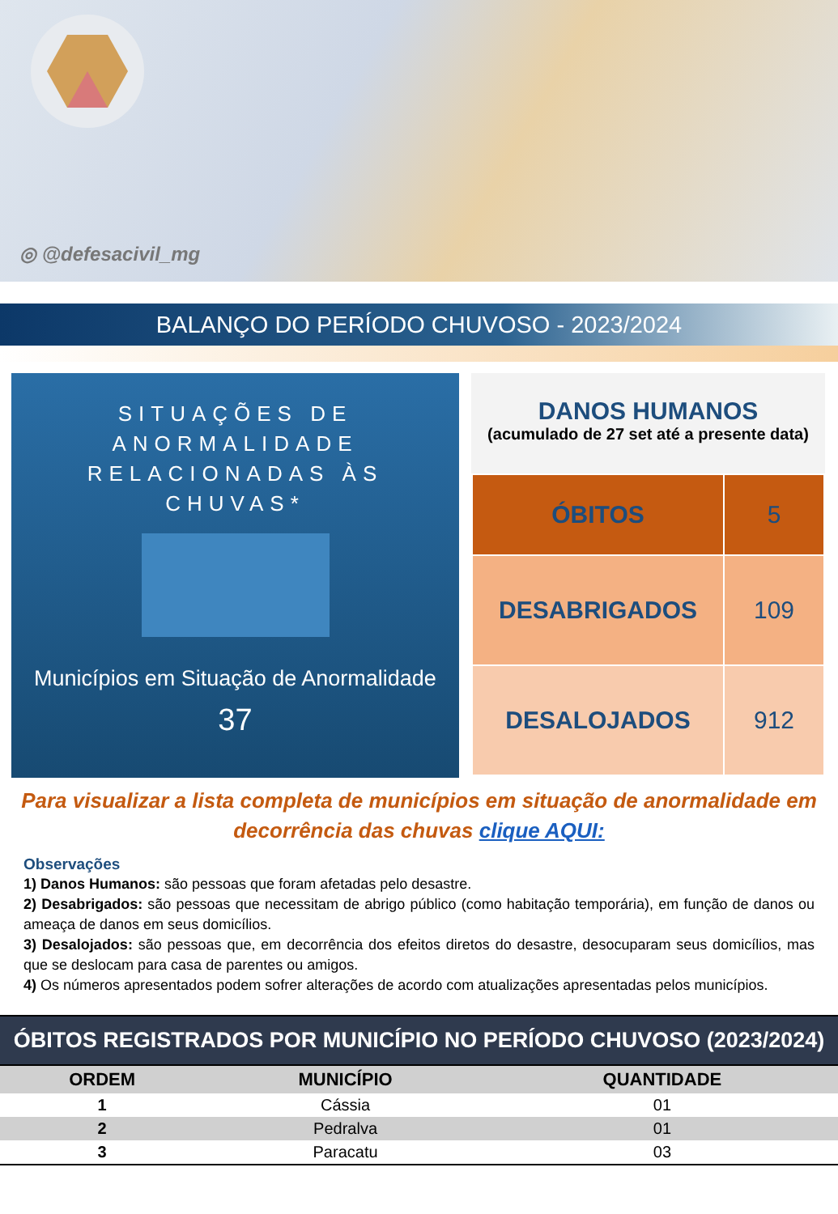◎ @defesacivil_mg
BALANÇO DO PERÍODO CHUVOSO - 2023/2024
SITUAÇÕES DE ANORMALIDADE
RELACIONADAS ÀS CHUVAS*
Municípios em Situação de Anormalidade
37
DANOS HUMANOS
(acumulado de 27 set até a presente data)
| ÓBITOS | 5 |
| DESABRIGADOS | 109 |
| DESALOJADOS | 912 |
Para visualizar a lista completa de municípios em situação de anormalidade em decorrência das chuvas clique AQUI:
Observações
1) Danos Humanos: são pessoas que foram afetadas pelo desastre.
2) Desabrigados: são pessoas que necessitam de abrigo público (como habitação temporária), em função de danos ou ameaça de danos em seus domicílios.
3) Desalojados: são pessoas que, em decorrência dos efeitos diretos do desastre, desocuparam seus domicílios, mas que se deslocam para casa de parentes ou amigos.
4) Os números apresentados podem sofrer alterações de acordo com atualizações apresentadas pelos municípios.
ÓBITOS REGISTRADOS POR MUNICÍPIO NO PERÍODO CHUVOSO (2023/2024)
| ORDEM | MUNICÍPIO | QUANTIDADE |
| --- | --- | --- |
| 1 | Cássia | 01 |
| 2 | Pedralva | 01 |
| 3 | Paracatu | 03 |